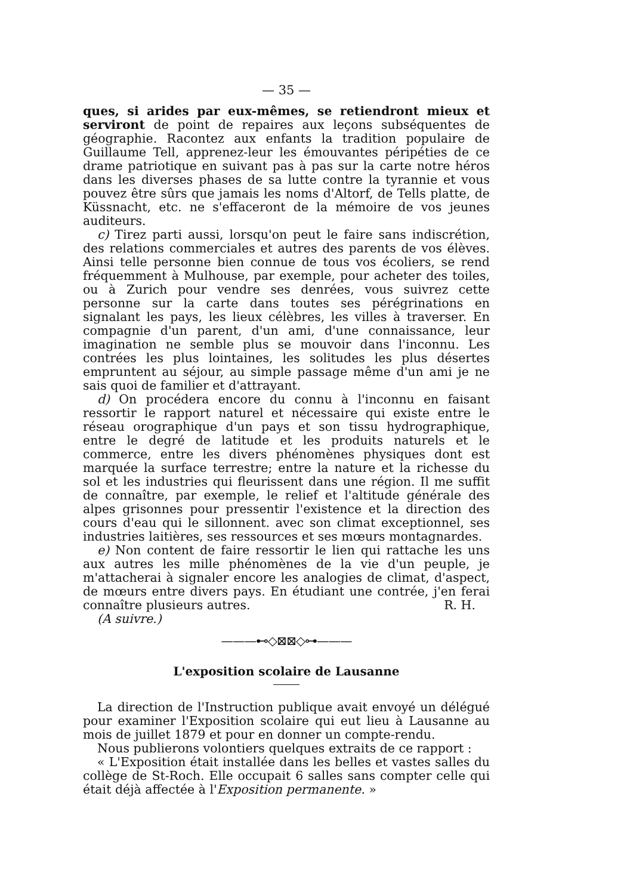— 35 —
ques, si arides par eux-mêmes, se retiendront mieux et serviront de point de repaires aux leçons subséquentes de géographie. Racontez aux enfants la tradition populaire de Guillaume Tell, apprenez-leur les émouvantes péripéties de ce drame patriotique en suivant pas à pas sur la carte notre héros dans les diverses phases de sa lutte contre la tyrannie et vous pouvez être sûrs que jamais les noms d'Altorf, de Tells platte, de Küssnacht, etc. ne s'effaceront de la mémoire de vos jeunes auditeurs.
c) Tirez parti aussi, lorsqu'on peut le faire sans indiscrétion, des relations commerciales et autres des parents de vos élèves. Ainsi telle personne bien connue de tous vos écoliers, se rend fréquemment à Mulhouse, par exemple, pour acheter des toiles, ou à Zurich pour vendre ses denrées, vous suivrez cette personne sur la carte dans toutes ses pérégrinations en signalant les pays, les lieux célèbres, les villes à traverser. En compagnie d'un parent, d'un ami, d'une connaissance, leur imagination ne semble plus se mouvoir dans l'inconnu. Les contrées les plus lointaines, les solitudes les plus désertes empruntent au séjour, au simple passage même d'un ami je ne sais quoi de familier et d'attrayant.
d) On procédera encore du connu à l'inconnu en faisant ressortir le rapport naturel et nécessaire qui existe entre le réseau orographique d'un pays et son tissu hydrographique, entre le degré de latitude et les produits naturels et le commerce, entre les divers phénomènes physiques dont est marquée la surface terrestre; entre la nature et la richesse du sol et les industries qui fleurissent dans une région. Il me suffit de connaître, par exemple, le relief et l'altitude générale des alpes grisonnes pour pressentir l'existence et la direction des cours d'eau qui le sillonnent. avec son climat exceptionnel, ses industries laitières, ses ressources et ses mœurs montagnardes.
e) Non content de faire ressortir le lien qui rattache les uns aux autres les mille phénomènes de la vie d'un peuple, je m'attacherai à signaler encore les analogies de climat, d'aspect, de mœurs entre divers pays. En étudiant une contrée, j'en ferai connaître plusieurs autres. R. H.
(A suivre.)
———⊷◇⊠⊠◇⊶———
L'exposition scolaire de Lausanne
La direction de l'Instruction publique avait envoyé un délégué pour examiner l'Exposition scolaire qui eut lieu à Lausanne au mois de juillet 1879 et pour en donner un compte-rendu.
Nous publierons volontiers quelques extraits de ce rapport :
« L'Exposition était installée dans les belles et vastes salles du collège de St-Roch. Elle occupait 6 salles sans compter celle qui était déjà affectée à l'Exposition permanente. »